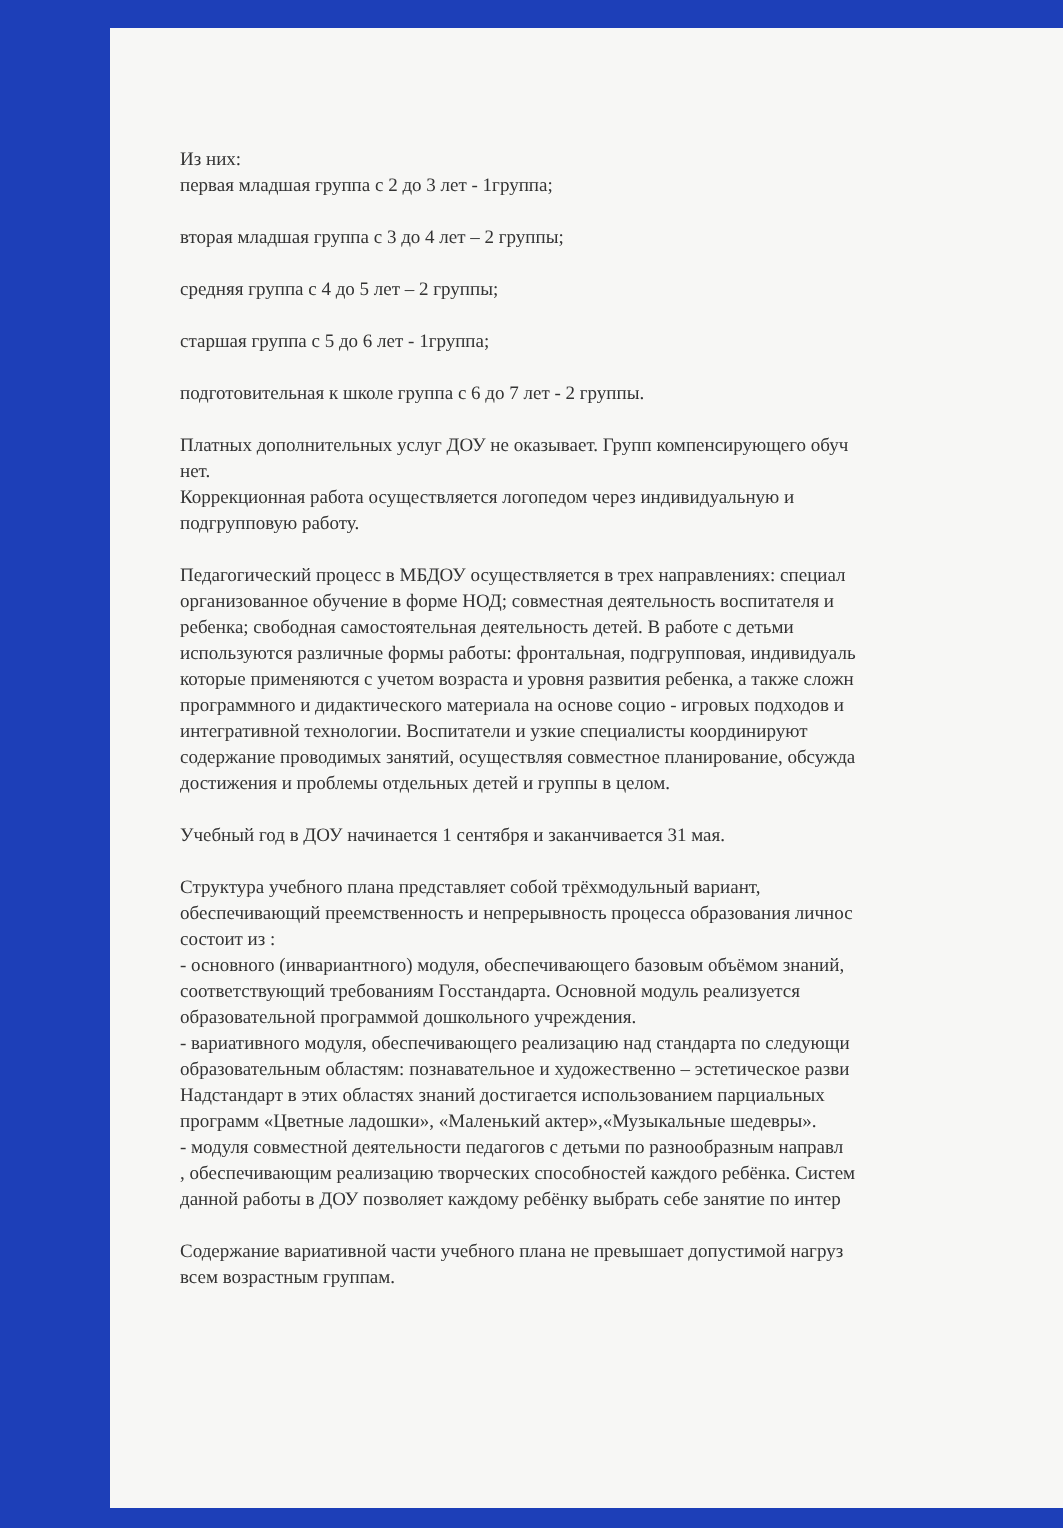Из них:
первая младшая группа с 2 до 3 лет - 1группа;
вторая младшая группа с 3 до 4 лет – 2 группы;
средняя группа с 4 до 5 лет – 2 группы;
старшая группа с 5 до 6 лет - 1группа;
подготовительная к школе группа с 6 до 7 лет - 2 группы.
Платных дополнительных услуг ДОУ не оказывает. Групп компенсирующего обуч
нет.
Коррекционная работа осуществляется логопедом через индивидуальную и
подгрупповую работу.
Педагогический процесс в МБДОУ осуществляется в трех направлениях: специал
организованное обучение в форме НОД; совместная деятельность воспитателя и
ребенка; свободная самостоятельная деятельность детей. В работе с детьми
используются различные формы работы: фронтальная, подгрупповая, индивидуаль
которые применяются с учетом возраста и уровня развития ребенка, а также сложн
программного и дидактического материала на основе социо - игровых подходов и
интегративной технологии. Воспитатели и узкие специалисты координируют
содержание проводимых занятий, осуществляя совместное планирование, обсужда
достижения и проблемы отдельных детей и группы в целом.
Учебный год в ДОУ начинается 1 сентября и заканчивается 31 мая.
Структура учебного плана представляет собой трёхмодульный вариант,
обеспечивающий преемственность и непрерывность процесса образования личнос
состоит из :
- основного (инвариантного) модуля, обеспечивающего базовым объёмом знаний,
соответствующий требованиям Госстандарта. Основной модуль реализуется
образовательной программой дошкольного учреждения.
- вариативного модуля, обеспечивающего реализацию над стандарта по следующи
образовательным областям: познавательное и художественно – эстетическое разви
Надстандарт в этих областях знаний достигается использованием парциальных
программ «Цветные ладошки», «Маленький актер»,«Музыкальные шедевры».
- модуля совместной деятельности педагогов с детьми по разнообразным направл
, обеспечивающим реализацию творческих способностей каждого ребёнка. Систем
данной работы в ДОУ позволяет каждому ребёнку выбрать себе занятие по интер
Содержание вариативной части учебного плана не превышает допустимой нагруз
всем возрастным группам.